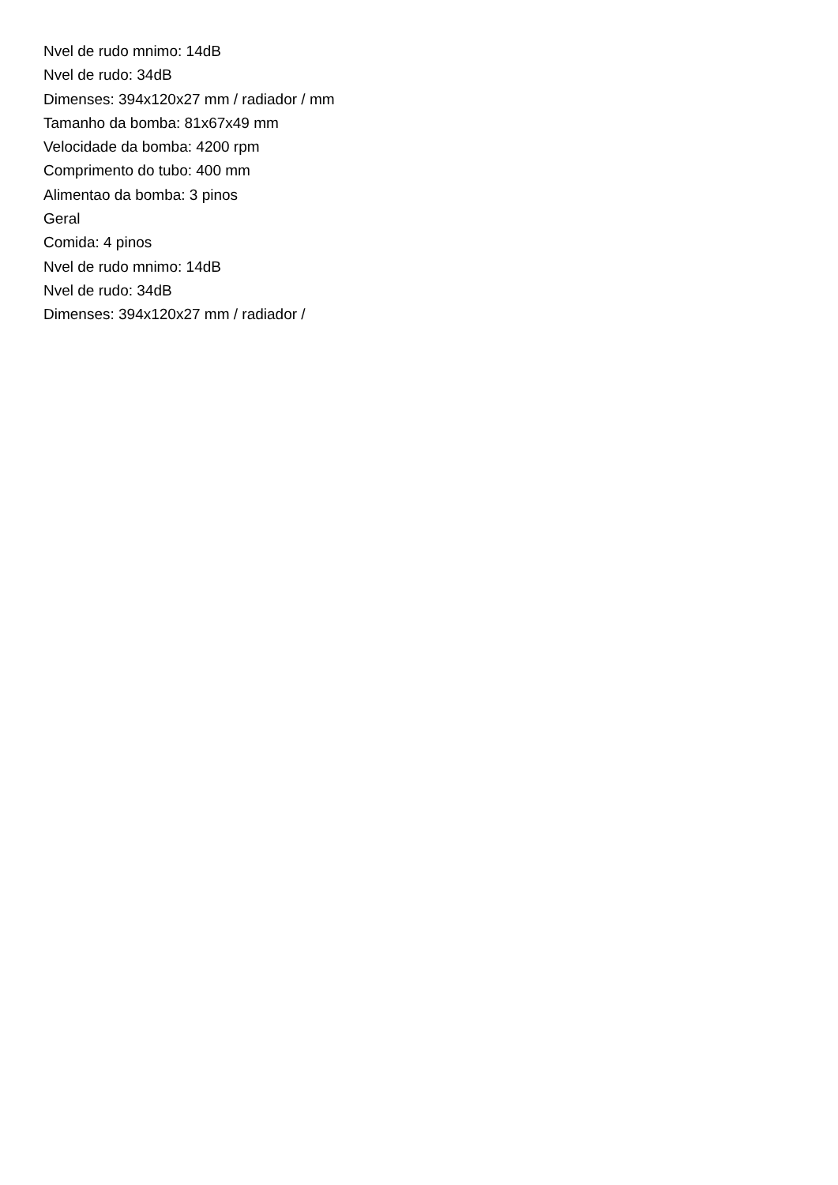Nvel de rudo mnimo: 14dB
Nvel de rudo: 34dB
Dimenses: 394x120x27 mm / radiador / mm
Tamanho da bomba: 81x67x49 mm
Velocidade da bomba: 4200 rpm
Comprimento do tubo: 400 mm
Alimentao da bomba: 3 pinos
Geral
Comida: 4 pinos
Nvel de rudo mnimo: 14dB
Nvel de rudo: 34dB
Dimenses: 394x120x27 mm / radiador /